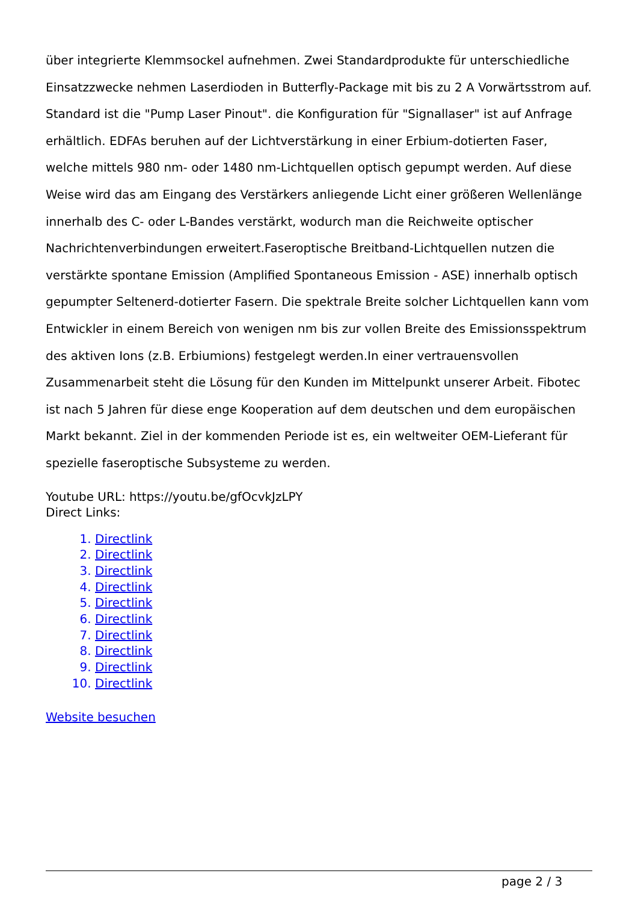über integrierte Klemmsockel aufnehmen. Zwei Standardprodukte für unterschiedliche Einsatzzwecke nehmen Laserdioden in Butterfly-Package mit bis zu 2 A Vorwärtsstrom auf. Standard ist die "Pump Laser Pinout". die Konfiguration für "Signallaser" ist auf Anfrage erhältlich. EDFAs beruhen auf der Lichtverstärkung in einer Erbium-dotierten Faser, welche mittels 980 nm- oder 1480 nm-Lichtquellen optisch gepumpt werden. Auf diese Weise wird das am Eingang des Verstärkers anliegende Licht einer größeren Wellenlänge innerhalb des C- oder L-Bandes verstärkt, wodurch man die Reichweite optischer Nachrichtenverbindungen erweitert.Faseroptische Breitband-Lichtquellen nutzen die verstärkte spontane Emission (Amplified Spontaneous Emission - ASE) innerhalb optisch gepumpter Seltenerd-dotierter Fasern. Die spektrale Breite solcher Lichtquellen kann vom Entwickler in einem Bereich von wenigen nm bis zur vollen Breite des Emissionsspektrum des aktiven Ions (z.B. Erbiumions) festgelegt werden.In einer vertrauensvollen Zusammenarbeit steht die Lösung für den Kunden im Mittelpunkt unserer Arbeit. Fibotec ist nach 5 Jahren für diese enge Kooperation auf dem deutschen und dem europäischen Markt bekannt. Ziel in der kommenden Periode ist es, ein weltweiter OEM-Lieferant für spezielle faseroptische Subsysteme zu werden.
Youtube URL: https://youtu.be/gfOcvkJzLPY
Direct Links:
1. Directlink
2. Directlink
3. Directlink
4. Directlink
5. Directlink
6. Directlink
7. Directlink
8. Directlink
9. Directlink
10. Directlink
Website besuchen
page 2 / 3